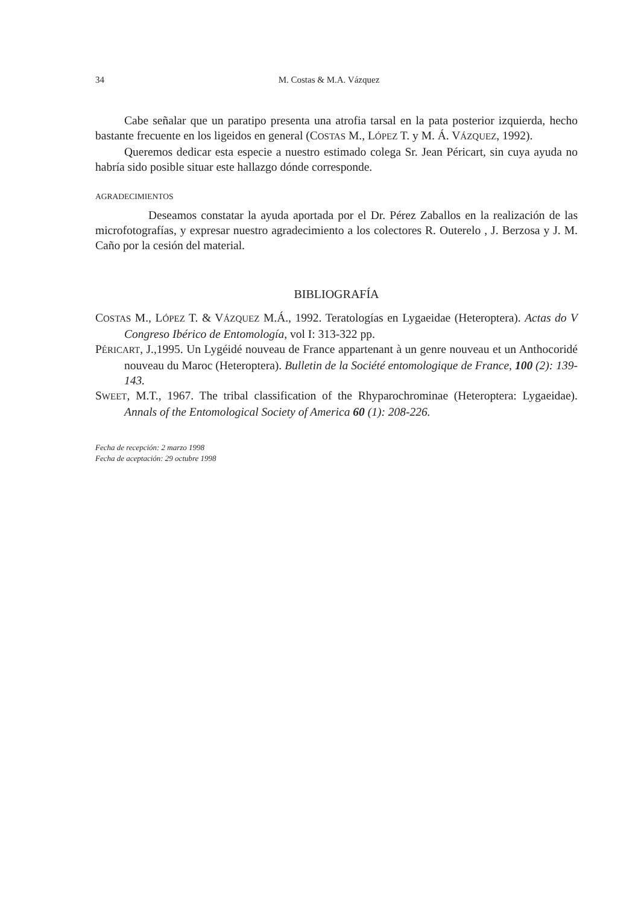34 M. Costas & M.A. Vázquez
Cabe señalar que un paratipo presenta una atrofia tarsal en la pata posterior izquierda, hecho bastante frecuente en los ligeidos en general (COSTAS M., LÓPEZ T. y M. Á. VÁZQUEZ, 1992).
Queremos dedicar esta especie a nuestro estimado colega Sr. Jean Péricart, sin cuya ayuda no habría sido posible situar este hallazgo dónde corresponde.
AGRADECIMIENTOS
Deseamos constatar la ayuda aportada por el Dr. Pérez Zaballos en la realización de las microfotografías, y expresar nuestro agradecimiento a los colectores R. Outerelo , J. Berzosa y J. M. Caño por la cesión del material.
BIBLIOGRAFÍA
COSTAS M., LÓPEZ T. & VÁZQUEZ M.Á., 1992. Teratologías en Lygaeidae (Heteroptera). Actas do V Congreso Ibérico de Entomología, vol I: 313-322 pp.
PÉRICART, J.,1995. Un Lygéidé nouveau de France appartenant à un genre nouveau et un Anthocoridé nouveau du Maroc (Heteroptera). Bulletin de la Société entomologique de France, 100 (2): 139-143.
SWEET, M.T., 1967. The tribal classification of the Rhyparochrominae (Heteroptera: Lygaeidae). Annals of the Entomological Society of America 60 (1): 208-226.
Fecha de recepción: 2 marzo 1998
Fecha de aceptación: 29 octubre 1998